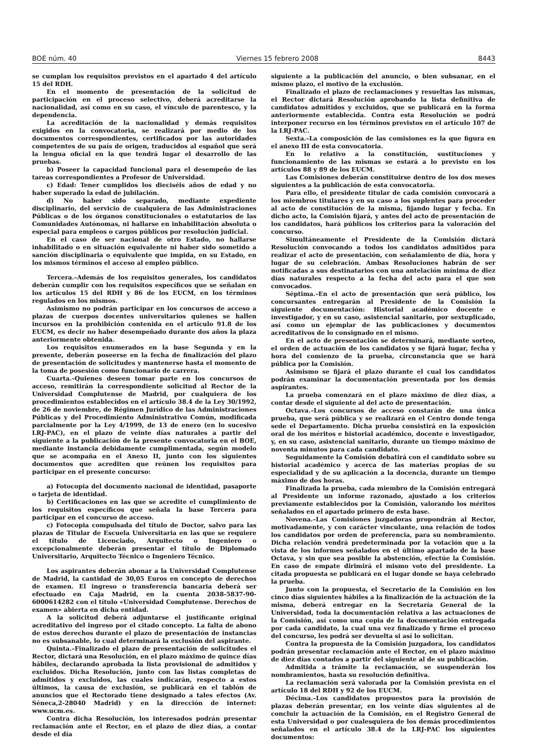BOE núm. 40 Viernes 15 febrero 2008 8443
se cumplan los requisitos previstos en el apartado 4 del artículo 15 del RDH.
En el momento de presentación de la solicitud de participación en el proceso selectivo, deberá acreditarse la nacionalidad, así como en su caso, el vínculo de parentesco, y la dependencia.
La acreditación de la nacionalidad y demás requisitos exigidos en la convocatoria, se realizará por medio de los documentos correspondientes, certificados por las autoridades competentes de su país de origen, traducidos al español que será la lengua oficial en la que tendrá lugar el desarrollo de las pruebas.
b) Poseer la capacidad funcional para el desempeño de las tareas correspondientes a Profesor de Universidad.
c) Edad: Tener cumplidos los dieciséis años de edad y no haber superado la edad de jubilación.
d) No haber sido separado, mediante expediente disciplinario, del servicio de cualquiera de las Administraciones Públicas o de los órganos constitucionales o estatutarios de las Comunidades Autónomas, ni hallarse en inhabilitación absoluta o especial para empleos o cargos públicos por resolución judicial.
En el caso de ser nacional de otro Estado, no hallarse inhabilitado o en situación equivalente ni haber sido sometido a sanción disciplinaria o equivalente que impida, en su Estado, en los mismos términos el acceso al empleo público.
Tercera.–Además de los requisitos generales, los candidatos deberán cumplir con los requisitos específicos que se señalan en los artículos 15 del RDH y 86 de los EUCM, en los términos regulados en los mismos.
Asimismo no podrán participar en los concursos de acceso a plazas de cuerpos docentes universitarios quienes se hallen incursos en la prohibición contenida en el artículo 91.8 de los EUCM, es decir no haber desempeñado durante dos años la plaza anteriormente obtenida.
Los requisitos enumerados en la base Segunda y en la presente, deberán poseerse en la fecha de finalización del plazo de presentación de solicitudes y mantenerse hasta el momento de la toma de posesión como funcionario de carrera.
Cuarta.–Quienes deseen tomar parte en los concursos de acceso, remitirán la correspondiente solicitud al Rector de la Universidad Complutense de Madrid, por cualquiera de los procedimientos establecidos en el artículo 38.4 de la Ley 30/1992, de 26 de noviembre, de Régimen Jurídico de las Administraciones Públicas y del Procedimiento Administrativo Común, modificada parcialmente por la Ley 4/1999, de 13 de enero (en lo sucesivo LRJ-PAC), en el plazo de veinte días naturales a partir del siguiente a la publicación de la presente convocatoria en el BOE, mediante instancia debidamente cumplimentada, según modelo que se acompaña en el Anexo II, junto con los siguientes documentos que acrediten que reúnen los requisitos para participar en el presente concurso:
a) Fotocopia del documento nacional de identidad, pasaporte o tarjeta de identidad.
b) Certificaciones en las que se acredite el cumplimiento de los requisitos específicos que señala la base Tercera para participar en el concurso de acceso.
c) Fotocopia compulsada del título de Doctor, salvo para las plazas de Titular de Escuela Universitaria en las que se requiere el título de Licenciado, Arquitecto o Ingeniero o excepcionalmente deberán presentar el título de Diplomado Universitario, Arquitecto Técnico o Ingeniero Técnico.
Los aspirantes deberán abonar a la Universidad Complutense de Madrid, la cantidad de 30,05 Euros en concepto de derechos de examen. El ingreso o transferencia bancaria deberá ser efectuado en Caja Madrid, en la cuenta 2038-5837-90-6000614282 con el título «Universidad Complutense. Derechos de examen» abierta en dicha entidad.
A la solicitud deberá adjuntarse el justificante original acreditativo del ingreso por el citado concepto. La falta de abono de estos derechos durante el plazo de presentación de instancias no es subsanable, lo cual determinará la exclusión del aspirante.
Quinta.–Finalizado el plazo de presentación de solicitudes el Rector, dictará una Resolución, en el plazo máximo de quince días hábiles, declarando aprobada la lista provisional de admitidos y excluidos. Dicha Resolución, junto con las listas completas de admitidos y excluidos, las cuales indicarán, respecto a estos últimos, la causa de exclusión, se publicará en el tablón de anuncios que el Rectorado tiene designado a tales efectos (Av. Séneca,2-28040 Madrid) y en la dirección de internet: www.ucm.es.
Contra dicha Resolución, los interesados podrán presentar reclamación ante el Rector, en el plazo de diez días, a contar desde el día
siguiente a la publicación del anuncio, o bien subsanar, en el mismo plazo, el motivo de la exclusión.
Finalizado el plazo de reclamaciones y resueltas las mismas, el Rector dictará Resolución aprobando la lista definitiva de candidatos admitidos y excluidos, que se publicará en la forma anteriormente establecida. Contra esta Resolución se podrá interponer recurso en los términos previstos en el artículo 107 de la LRJ-PAC.
Sexta.–La composición de las comisiones es la que figura en el anexo III de esta convocatoria.
En lo relativo a la constitución, sustituciones y funcionamiento de las mismas se estará a lo previsto en los artículos 88 y 89 de los EUCM.
Las Comisiones deberán constituirse dentro de los dos meses siguientes a la publicación de esta convocatoria.
Para ello, el presidente titular de cada comisión convocará a los miembros titulares y en su caso a los suplentes para proceder al acto de constitución de la misma, fijando lugar y fecha. En dicho acto, la Comisión fijará, y antes del acto de presentación de los candidatos, hará públicos los criterios para la valoración del concurso.
Simultáneamente el Presidente de la Comisión dictará Resolución convocando a todos los candidatos admitidos para realizar el acto de presentación, con señalamiento de día, hora y lugar de su celebración. Ambas Resoluciones habrán de ser notificadas a sus destinatarios con una antelación mínima de diez días naturales respecto a la fecha del acto para el que son convocados.
Séptima.–En el acto de presentación que será público, los concursantes entregarán al Presidente de la Comisión la siguiente documentación: Historial académico docente e investigador, y en su caso, asistencial sanitario, por sextuplicado, así como un ejemplar de las publicaciones y documentos acreditativos de lo consignado en el mismo.
En el acto de presentación se determinará, mediante sorteo, el orden de actuación de los candidatos y se fijará lugar, fecha y hora del comienzo de la prueba, circunstancia que se hará pública por la Comisión.
Asimismo se fijará el plazo durante el cual los candidatos podrán examinar la documentación presentada por los demás aspirantes.
La prueba comenzará en el plazo máximo de diez días, a contar desde el siguiente al del acto de presentación.
Octava.–Los concursos de acceso constarán de una única prueba, que será pública y se realizará en el Centro donde tenga sede el Departamento. Dicha prueba consistirá en la exposición oral de los méritos e historial académico, docente e investigador, y, en su caso, asistencial sanitario, durante un tiempo máximo de noventa minutos para cada candidato.
Seguidamente la Comisión debatirá con el candidato sobre su historial académico y acerca de las materias propias de su especialidad y de su aplicación a la docencia, durante un tiempo máximo de dos horas.
Finalizada la prueba, cada miembro de la Comisión entregará al Presidente un informe razonado, ajustado a los criterios previamente establecidos por la Comisión, valorando los méritos señalados en el apartado primero de esta base.
Novena.–Las Comisiones juzgadoras propondrán al Rector, motivadamente, y con carácter vinculante, una relación de todos los candidatos por orden de preferencia, para su nombramiento. Dicha relación vendrá predeterminada por la votación que a la vista de los informes señalados en el último apartado de la base Octava, y sin que sea posible la abstención, efectúe la Comisión. En caso de empate dirimirá el mismo voto del presidente. La citada propuesta se publicará en el lugar donde se haya celebrado la prueba.
Junto con la propuesta, el Secretario de la Comisión en los cinco días siguientes hábiles a la finalización de la actuación de la misma, deberá entregar en la Secretaría General de la Universidad, toda la documentación relativa a las actuaciones de la Comisión, así como una copia de la documentación entregada por cada candidato, la cual una vez finalizado y firme el proceso del concurso, les podrá ser devuelta si así lo solicitan.
Contra la propuesta de la Comisión juzgadora, los candidatos podrán presentar reclamación ante el Rector, en el plazo máximo de diez días contados a partir del siguiente al de su publicación.
Admitida a trámite la reclamación, se suspenderán los nombramientos, hasta su resolución definitiva.
La reclamación será valorada por la Comisión prevista en el artículo 18 del RDH y 92 de los EUCM.
Décima.–Los candidatos propuestos para la provisión de plazas deberán presentar, en los veinte días siguientes al de concluir la actuación de la Comisión, en el Registro General de esta Universidad o por cualesquiera de los demás procedimientos señalados en el artículo 38.4 de la LRJ-PAC los siguientes documentos: